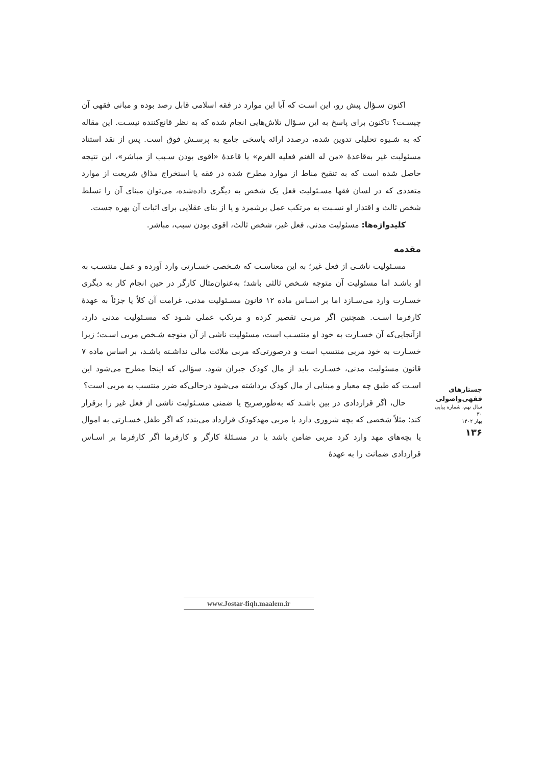اکنون سـؤال پیش رو، این اسـت که آیا این موارد در فقه اسلامی قابل رصد بوده و مبانی فقهی آن چیسـت؟ تاکنون برای پاسخ به این سـؤال تلاش‌هایی انجام شده که به نظر قانع‌کننده نیسـت. این مقاله که به شـیوه تحلیلی تدوین شده، درصدد ارائه پاسخی جامع به پرسـش فوق است. پس از نقد استناد مسئولیت غیر به‌قاعدۀ «من له الغنم فعلیه الغرم» یا قاعدۀ «اقوی بودن سـبب از مباشر»، این نتیجه حاصل شده است که به تنقیح مناط از موارد مطرح شده در فقه یا استخراج مذاق شریعت از موارد متعددی که در لسان فقها مسـئولیت فعل یک شخص به دیگری داده‌شده، می‌توان مبنای آن را تسلط شخص ثالث و اقتدار او نسـبت به مرتکب عمل برشمرد و یا از بنای عقلایی برای اثبات آن بهره جست.
کلیدواژه‌ها: مسئولیت مدنی، فعل غیر، شخص ثالث، اقوی بودن سبب، مباشر.
مقدمه
مسـئولیت ناشـی از فعل غیر؛ به این معناسـت که شـخصی خسـارتی وارد آورده و عمل منتسـب به او باشـد اما مسئولیت آن متوجه شـخص ثالثی باشد؛ به‌عنوان‌مثال کارگر در حین انجام کار به دیگری خسـارت وارد می‌سـازد اما بر اسـاس ماده ۱۲ قانون مسـئولیت مدنی، غرامت آن کلاً یا جزئاً به عهدۀ کارفرما اسـت. همچنین اگر مربـی تقصیر کرده و مرتکب عملی شـود که مسـئولیت مدنی دارد، ازآنجایی‌که آن خسـارت به خود او منتسـب است، مسئولیت ناشی از آن متوجه شـخص مربی اسـت؛ زیرا خسـارت به خود مربی منتسب است و درصورتی‌که مربی ملائت مالی نداشـته باشـد، بر اساس ماده ۷ قانون مسئولیت مدنی، خسـارت باید از مال کودک جبران شود. سؤالی که اینجا مطرح می‌شود این اسـت که طبق چه معیار و مبنایی از مال کودک برداشته می‌شود درحالی‌که ضرر منتسب به مربی است؟
حال، اگر قراردادی در بین باشـد که به‌طورصریح یا ضمنی مسـئولیت ناشی از فعل غیر را برقرار کند؛ مثلاً شخصی که بچه شروری دارد با مربی مهدکودک قرارداد می‌بندد که اگر طفل خسـارتی به اموال یا بچه‌های مهد وارد کرد مربی ضامن باشد یا در مسـئلۀ کارگر و کارفرما اگر کارفرما بر اسـاس قراردادی ضمانت را به عهدۀ
جستارهای فقهی‌واصولی
سال نهم، شماره پیاپی ۳۰
بهار ۱۴۰۲
۱۳۶
www.Jostar-fiqh.maalem.ir